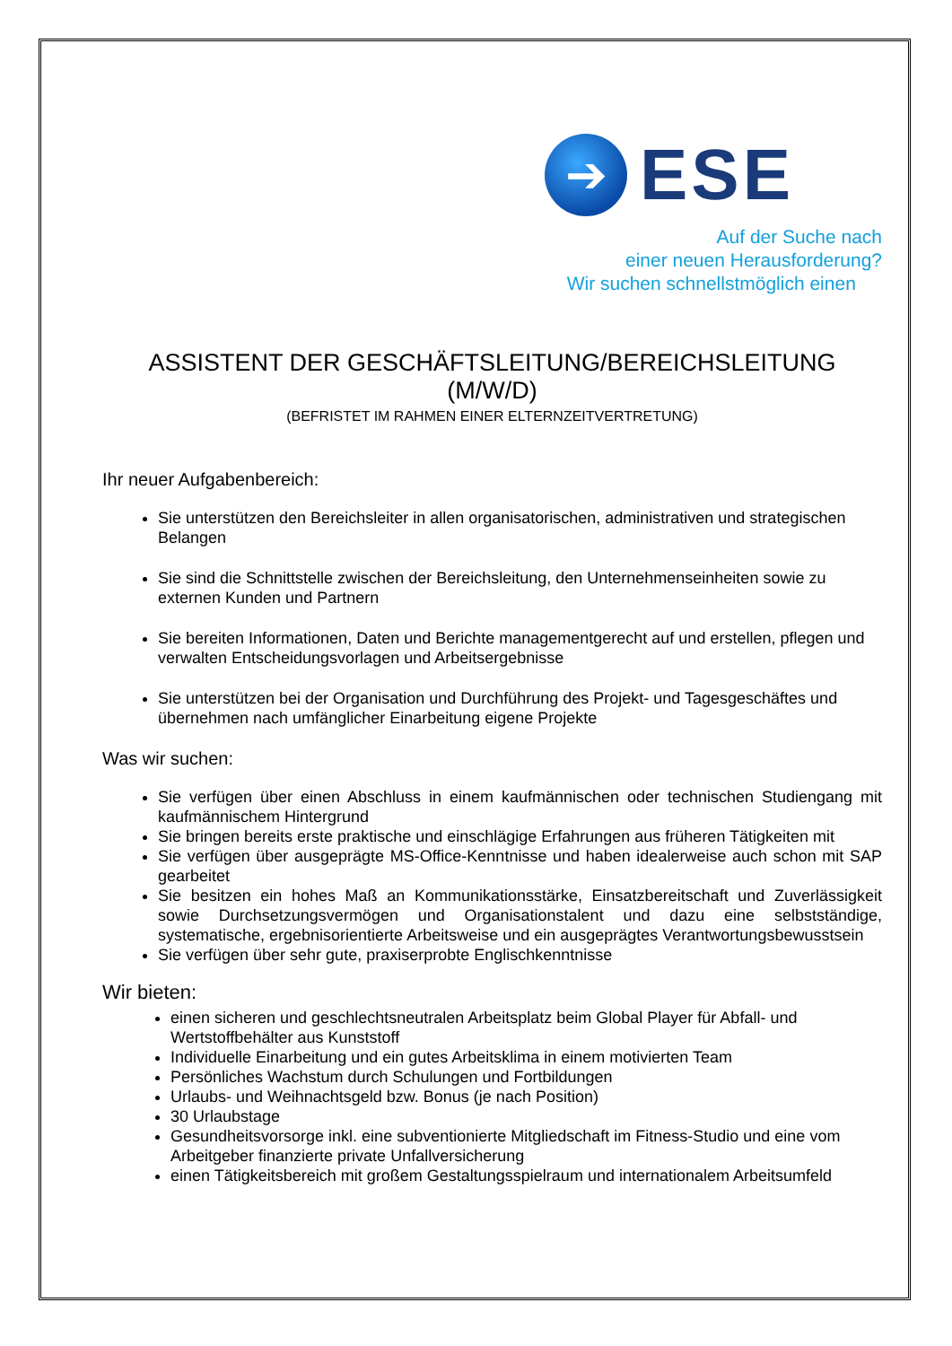➔
ESE
Auf der Suche nach
einer neuen Herausforderung?
Wir suchen schnellstmöglich einen
ASSISTENT DER GESCHÄFTSLEITUNG/BEREICHSLEITUNG (M/W/D)
(BEFRISTET IM RAHMEN EINER ELTERNZEITVERTRETUNG)
Ihr neuer Aufgabenbereich:
Sie unterstützen den Bereichsleiter in allen organisatorischen, administrativen und strategischen Belangen
Sie sind die Schnittstelle zwischen der Bereichsleitung, den Unternehmenseinheiten sowie zu externen Kunden und Partnern
Sie bereiten Informationen, Daten und Berichte managementgerecht auf und erstellen, pflegen und verwalten Entscheidungsvorlagen und Arbeitsergebnisse
Sie unterstützen bei der Organisation und Durchführung des Projekt- und Tagesgeschäftes und übernehmen nach umfänglicher Einarbeitung eigene Projekte
Was wir suchen:
Sie verfügen über einen Abschluss in einem kaufmännischen oder technischen Studiengang mit kaufmännischem Hintergrund
Sie bringen bereits erste praktische und einschlägige Erfahrungen aus früheren Tätigkeiten mit
Sie verfügen über ausgeprägte MS-Office-Kenntnisse und haben idealerweise auch schon mit SAP gearbeitet
Sie besitzen ein hohes Maß an Kommunikationsstärke, Einsatzbereitschaft und Zuverlässigkeit sowie Durchsetzungsvermögen und Organisationstalent und dazu eine selbstständige, systematische, ergebnisorientierte Arbeitsweise und ein ausgeprägtes Verantwortungsbewusstsein
Sie verfügen über sehr gute, praxiserprobte Englischkenntnisse
Wir bieten:
einen sicheren und geschlechtsneutralen Arbeitsplatz beim Global Player für Abfall- und Wertstoffbehälter aus Kunststoff
Individuelle Einarbeitung und ein gutes Arbeitsklima in einem motivierten Team
Persönliches Wachstum durch Schulungen und Fortbildungen
Urlaubs- und Weihnachtsgeld bzw. Bonus (je nach Position)
30 Urlaubstage
Gesundheitsvorsorge inkl. eine subventionierte Mitgliedschaft im Fitness-Studio und eine vom Arbeitgeber finanzierte private Unfallversicherung
einen Tätigkeitsbereich mit großem Gestaltungsspielraum und internationalem Arbeitsumfeld